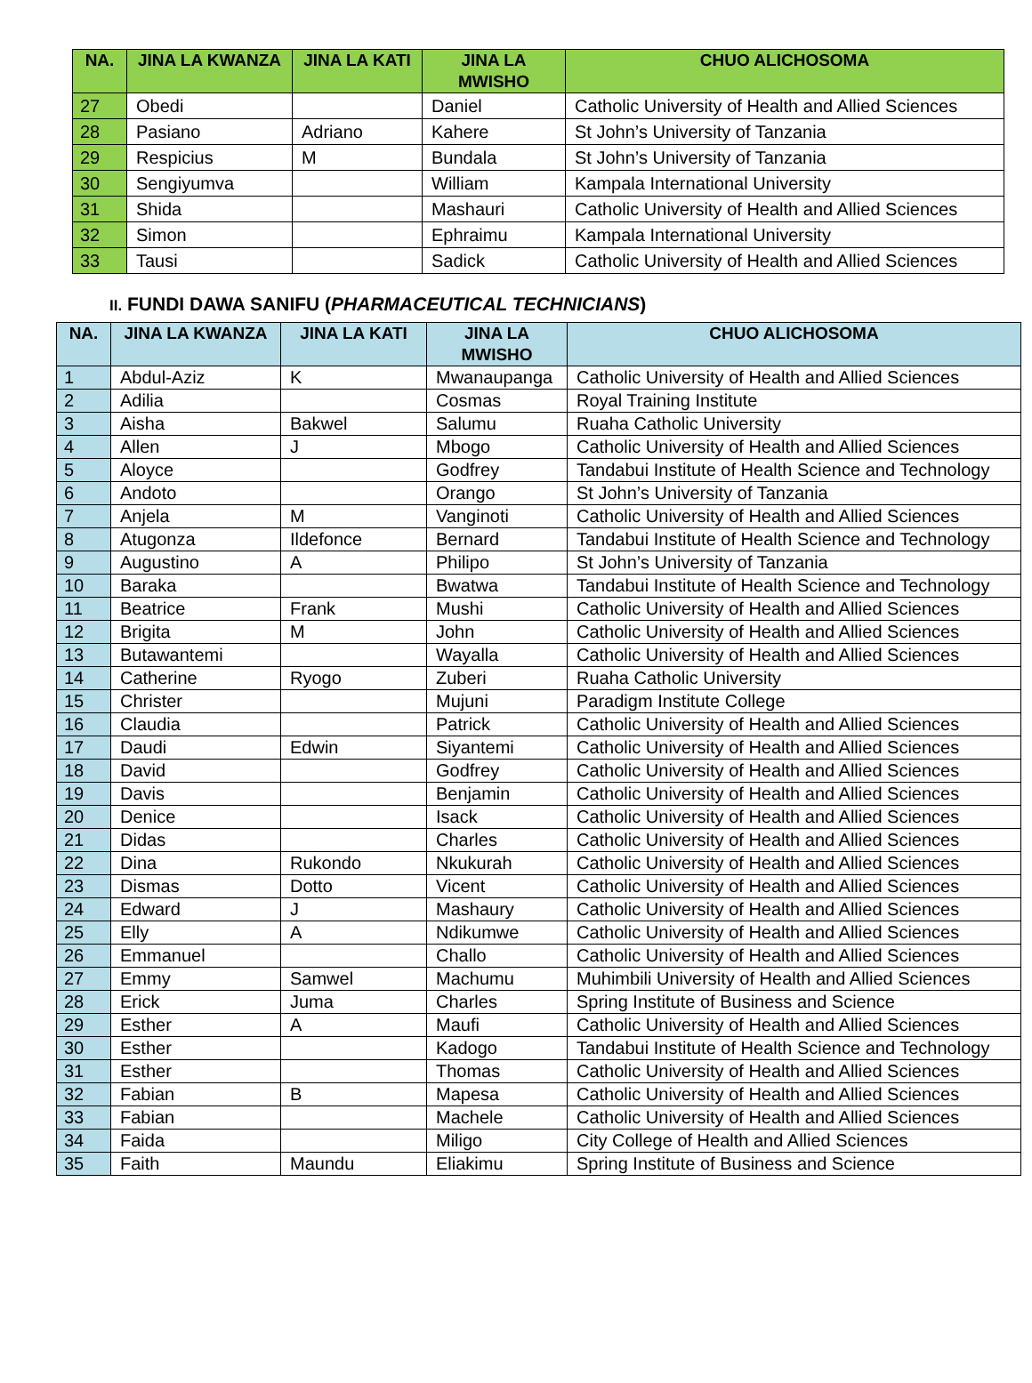| NA. | JINA LA KWANZA | JINA LA KATI | JINA LA MWISHO | CHUO ALICHOSOMA |
| --- | --- | --- | --- | --- |
| 27 | Obedi | | Daniel | Catholic University of Health and Allied Sciences |
| 28 | Pasiano | Adriano | Kahere | St John’s University of Tanzania |
| 29 | Respicius | M | Bundala | St John’s University of Tanzania |
| 30 | Sengiyumva | | William | Kampala International University |
| 31 | Shida | | Mashauri | Catholic University of Health and Allied Sciences |
| 32 | Simon | | Ephraimu | Kampala International University |
| 33 | Tausi | | Sadick | Catholic University of Health and Allied Sciences |
II. FUNDI DAWA SANIFU (PHARMACEUTICAL TECHNICIANS)
| NA. | JINA LA KWANZA | JINA LA KATI | JINA LA MWISHO | CHUO ALICHOSOMA |
| --- | --- | --- | --- | --- |
| 1 | Abdul-Aziz | K | Mwanaupanga | Catholic University of Health and Allied Sciences |
| 2 | Adilia | | Cosmas | Royal Training Institute |
| 3 | Aisha | Bakwel | Salumu | Ruaha Catholic University |
| 4 | Allen | J | Mbogo | Catholic University of Health and Allied Sciences |
| 5 | Aloyce | | Godfrey | Tandabui Institute of Health Science and Technology |
| 6 | Andoto | | Orango | St John’s University of Tanzania |
| 7 | Anjela | M | Vanginoti | Catholic University of Health and Allied Sciences |
| 8 | Atugonza | Ildefonce | Bernard | Tandabui Institute of Health Science and Technology |
| 9 | Augustino | A | Philipo | St John’s University of Tanzania |
| 10 | Baraka | | Bwatwa | Tandabui Institute of Health Science and Technology |
| 11 | Beatrice | Frank | Mushi | Catholic University of Health and Allied Sciences |
| 12 | Brigita | M | John | Catholic University of Health and Allied Sciences |
| 13 | Butawantemi | | Wayalla | Catholic University of Health and Allied Sciences |
| 14 | Catherine | Ryogo | Zuberi | Ruaha Catholic University |
| 15 | Christer | | Mujuni | Paradigm Institute College |
| 16 | Claudia | | Patrick | Catholic University of Health and Allied Sciences |
| 17 | Daudi | Edwin | Siyantemi | Catholic University of Health and Allied Sciences |
| 18 | David | | Godfrey | Catholic University of Health and Allied Sciences |
| 19 | Davis | | Benjamin | Catholic University of Health and Allied Sciences |
| 20 | Denice | | Isack | Catholic University of Health and Allied Sciences |
| 21 | Didas | | Charles | Catholic University of Health and Allied Sciences |
| 22 | Dina | Rukondo | Nkukurah | Catholic University of Health and Allied Sciences |
| 23 | Dismas | Dotto | Vicent | Catholic University of Health and Allied Sciences |
| 24 | Edward | J | Mashaury | Catholic University of Health and Allied Sciences |
| 25 | Elly | A | Ndikumwe | Catholic University of Health and Allied Sciences |
| 26 | Emmanuel | | Challo | Catholic University of Health and Allied Sciences |
| 27 | Emmy | Samwel | Machumu | Muhimbili University of Health and Allied Sciences |
| 28 | Erick | Juma | Charles | Spring Institute of Business and Science |
| 29 | Esther | A | Maufi | Catholic University of Health and Allied Sciences |
| 30 | Esther | | Kadogo | Tandabui Institute of Health Science and Technology |
| 31 | Esther | | Thomas | Catholic University of Health and Allied Sciences |
| 32 | Fabian | B | Mapesa | Catholic University of Health and Allied Sciences |
| 33 | Fabian | | Machele | Catholic University of Health and Allied Sciences |
| 34 | Faida | | Miligo | City College of Health and Allied Sciences |
| 35 | Faith | Maundu | Eliakimu | Spring Institute of Business and Science |